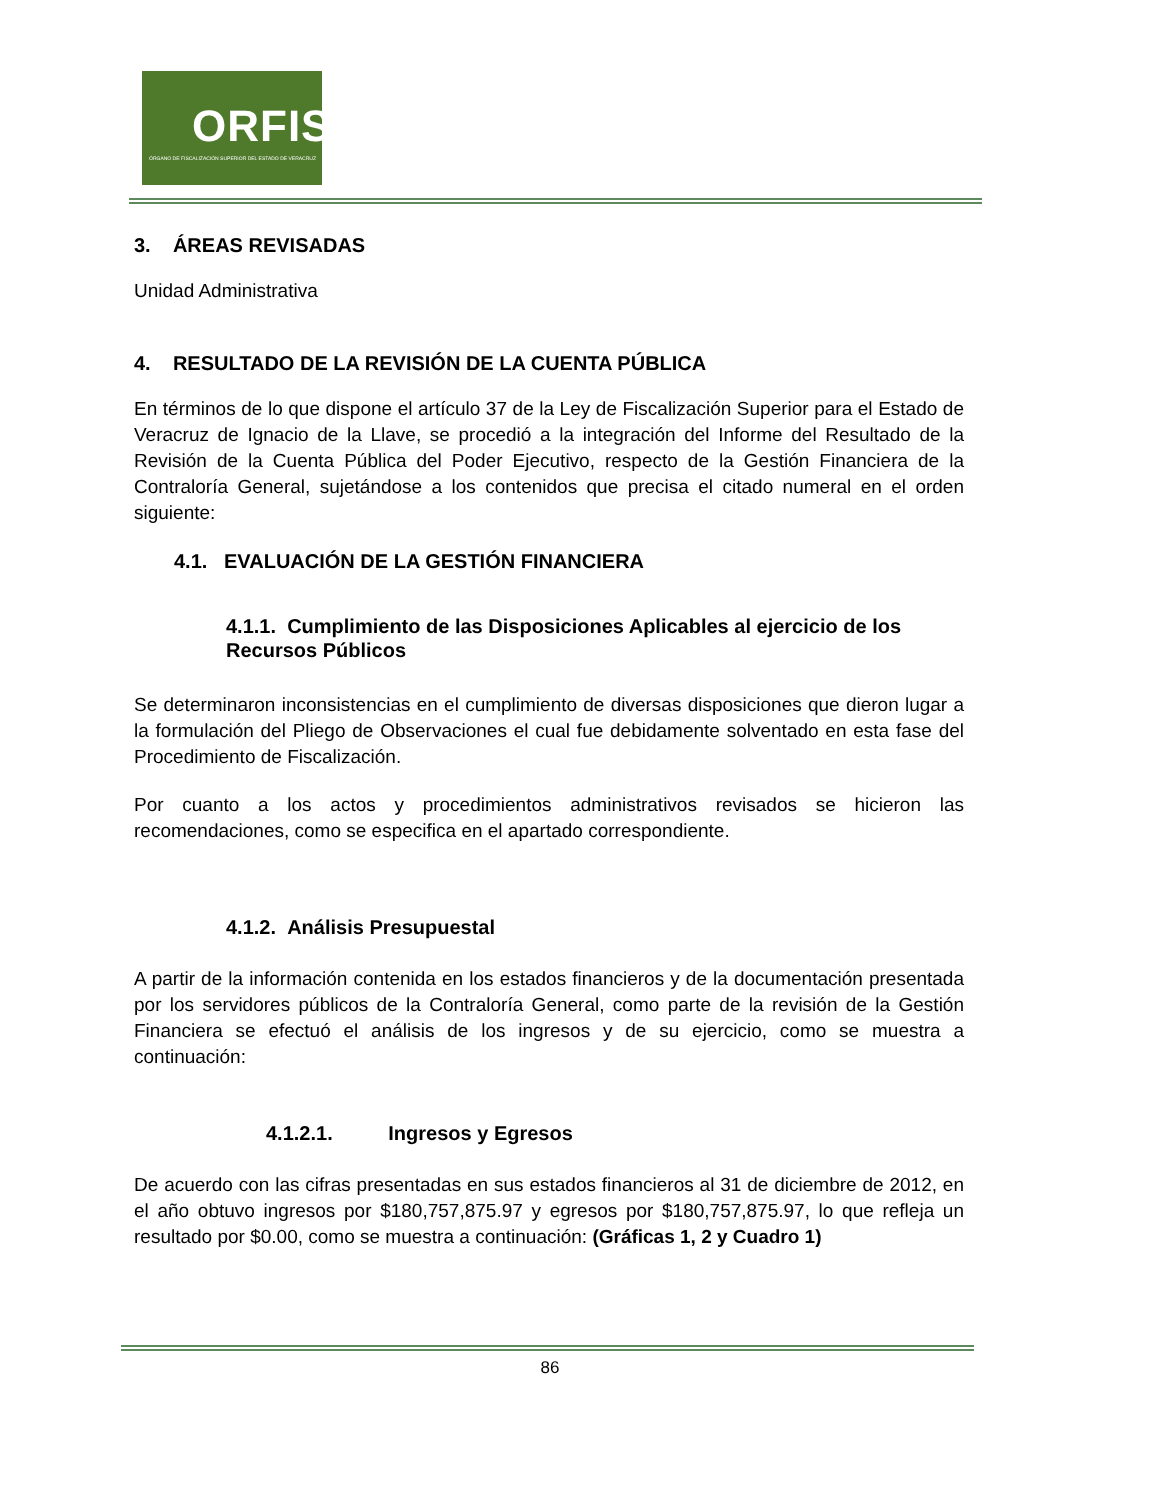ORFIS
ÓRGANO DE FISCALIZACIÓN SUPERIOR DEL ESTADO DE VERACRUZ
3. ÁREAS REVISADAS
Unidad Administrativa
4. RESULTADO DE LA REVISIÓN DE LA CUENTA PÚBLICA
En términos de lo que dispone el artículo 37 de la Ley de Fiscalización Superior para el Estado de Veracruz de Ignacio de la Llave, se procedió a la integración del Informe del Resultado de la Revisión de la Cuenta Pública del Poder Ejecutivo, respecto de la Gestión Financiera de la Contraloría General, sujetándose a los contenidos que precisa el citado numeral en el orden siguiente:
4.1. EVALUACIÓN DE LA GESTIÓN FINANCIERA
4.1.1. Cumplimiento de las Disposiciones Aplicables al ejercicio de los Recursos Públicos
Se determinaron inconsistencias en el cumplimiento de diversas disposiciones que dieron lugar a la formulación del Pliego de Observaciones el cual fue debidamente solventado en esta fase del Procedimiento de Fiscalización.
Por cuanto a los actos y procedimientos administrativos revisados se hicieron las recomendaciones, como se especifica en el apartado correspondiente.
4.1.2. Análisis Presupuestal
A partir de la información contenida en los estados financieros y de la documentación presentada por los servidores públicos de la Contraloría General, como parte de la revisión de la Gestión Financiera se efectuó el análisis de los ingresos y de su ejercicio, como se muestra a continuación:
4.1.2.1. Ingresos y Egresos
De acuerdo con las cifras presentadas en sus estados financieros al 31 de diciembre de 2012, en el año obtuvo ingresos por $180,757,875.97 y egresos por $180,757,875.97, lo que refleja un resultado por $0.00, como se muestra a continuación: (Gráficas 1, 2 y Cuadro 1)
86